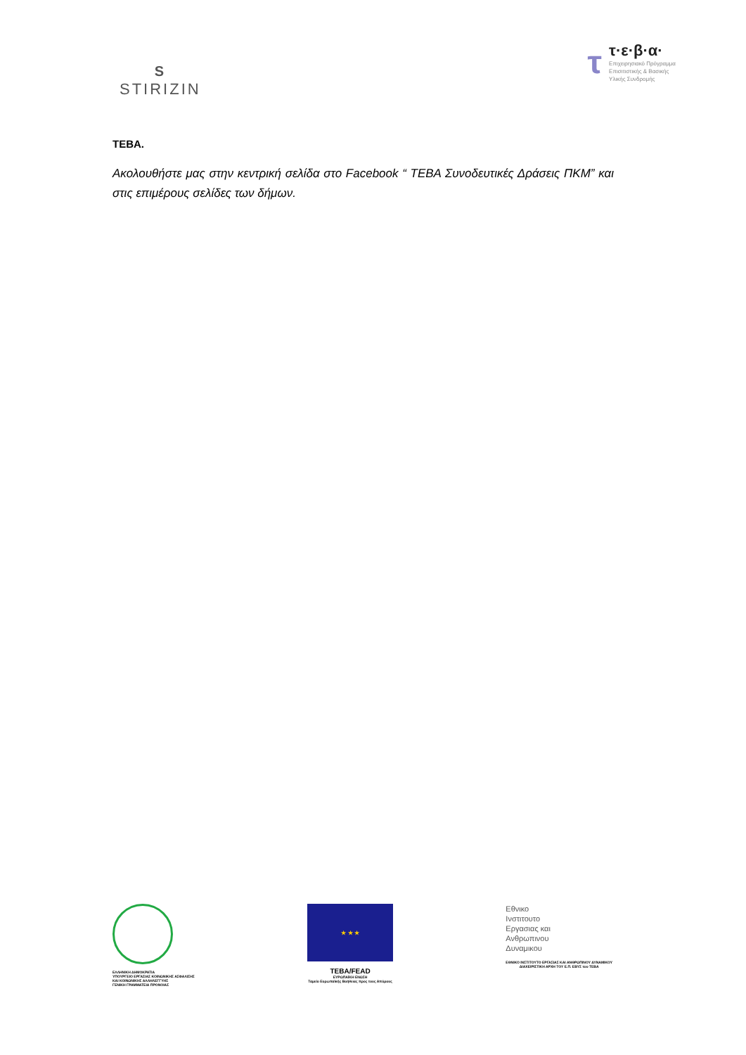S
STIRIZIN
τ
τ·ε·β·α·
Επιχειρησιακό Πρόγραμμα
Επισιτιστικής & Βασικής
Υλικής Συνδρομής
ΤΕΒΑ.
Ακολουθήστε μας στην κεντρική σελίδα στο Facebook “ ΤΕΒΑ Συνοδευτικές Δράσεις ΠΚΜ” και στις επιμέρους σελίδες των δήμων.
ΕΛΛΗΝΙΚΗ ΔΗΜΟΚΡΑΤΙΑ
ΥΠΟΥΡΓΕΙΟ ΕΡΓΑΣΙΑΣ ΚΟΙΝΩΝΙΚΗΣ ΑΣΦΑΛΙΣΗΣ
ΚΑΙ ΚΟΙΝΩΝΙΚΗΣ ΑΛΛΗΛΕΓΓΥΗΣ
ΓΕΝΙΚΗ ΓΡΑΜΜΑΤΕΙΑ ΠΡΟΝΟΙΑΣ
★ ★ ★
ΤΕΒΑ/FEAD
ΕΥΡΩΠΑΪΚΗ ΕΝΩΣΗ
Ταμείο Ευρωπαϊκής Βοήθειας προς τους Απόρους
Εθνικο
Ινστιτουτο
Εργασιας και
Ανθρωπινου
Δυναμικου
ΕΘΝΙΚΟ ΙΝΣΤΙΤΟΥΤΟ ΕΡΓΑΣΙΑΣ ΚΑΙ ΑΝΘΡΩΠΙΝΟΥ ΔΥΝΑΜΙΚΟΥ
ΔΙΑΧΕΙΡΙΣΤΙΚΗ ΑΡΧΗ ΤΟΥ Ε.Π. ΕΒΥΣ του ΤΕΒΑ